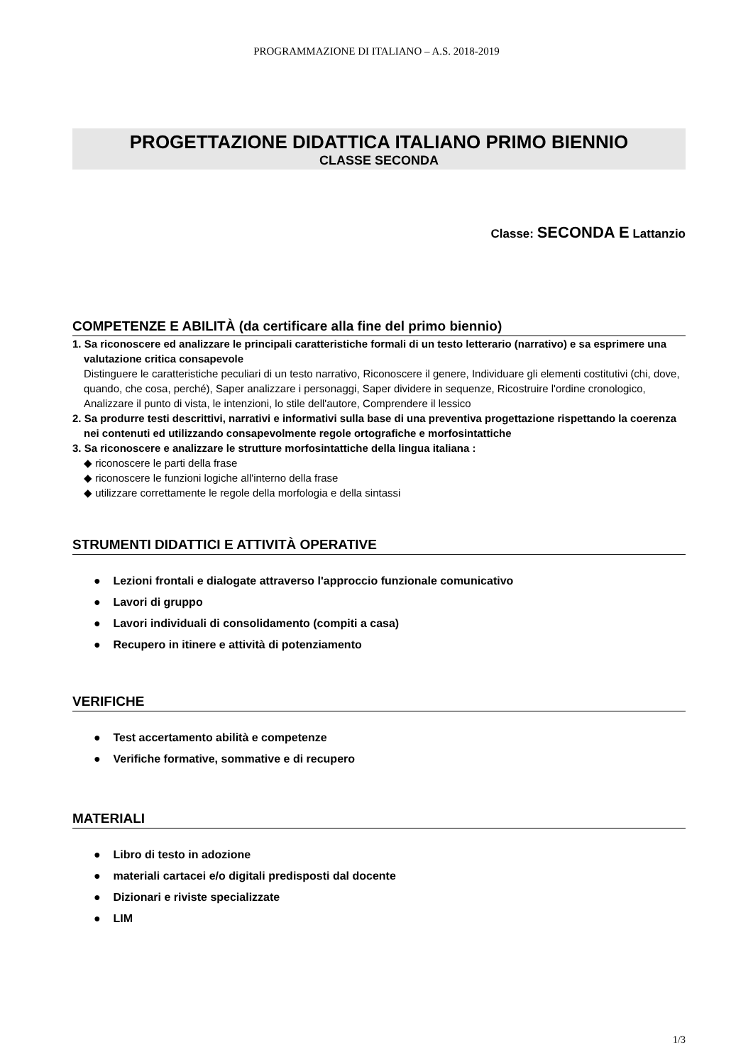PROGRAMMAZIONE DI ITALIANO – A.S. 2018-2019
PROGETTAZIONE DIDATTICA ITALIANO PRIMO BIENNIO
CLASSE SECONDA
Classe: SECONDA E Lattanzio
COMPETENZE E ABILITÀ (da certificare alla fine del primo biennio)
1. Sa riconoscere ed analizzare le principali caratteristiche formali di un testo letterario (narrativo) e sa esprimere una valutazione critica consapevole
Distinguere le caratteristiche peculiari di un testo narrativo, Riconoscere il genere, Individuare gli elementi costitutivi (chi, dove, quando, che cosa, perché), Saper analizzare i personaggi, Saper dividere in sequenze, Ricostruire l'ordine cronologico, Analizzare il punto di vista, le intenzioni, lo stile dell'autore, Comprendere il lessico
2. Sa produrre testi descrittivi, narrativi e informativi sulla base di una preventiva progettazione rispettando la coerenza nei contenuti ed utilizzando consapevolmente regole ortografiche e morfosintattiche
3. Sa riconoscere e analizzare le strutture morfosintattiche della lingua italiana :
◆ riconoscere le parti della frase
◆ riconoscere le funzioni logiche all'interno della frase
◆ utilizzare correttamente le regole della morfologia e della sintassi
STRUMENTI DIDATTICI E ATTIVITÀ OPERATIVE
● Lezioni frontali e dialogate attraverso l'approccio funzionale comunicativo
● Lavori di gruppo
● Lavori individuali di consolidamento (compiti a casa)
● Recupero in itinere e attività di potenziamento
VERIFICHE
● Test accertamento abilità e competenze
● Verifiche formative, sommative e di recupero
MATERIALI
● Libro di testo in adozione
● materiali cartacei e/o digitali predisposti dal docente
● Dizionari e riviste specializzate
● LIM
1/3